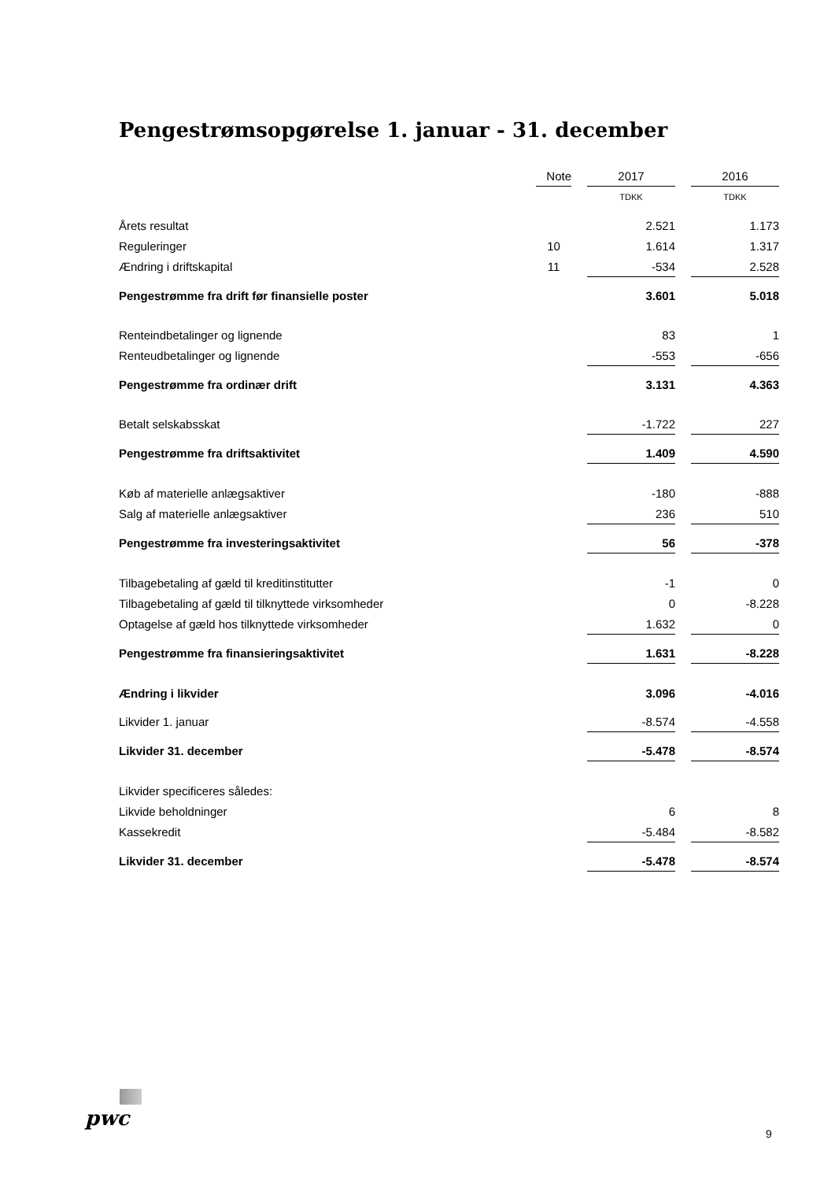Pengestrømsopgørelse 1. januar - 31. december
| | Note | | 2017 | | 2016 |
| --- | --- | --- | --- | --- | --- |
| | | | TDKK | | TDKK |
| Årets resultat | | | 2.521 | | 1.173 |
| Reguleringer | 10 | | 1.614 | | 1.317 |
| Ændring i driftskapital | 11 | | -534 | | 2.528 |
| Pengestrømme fra drift før finansielle poster | | | 3.601 | | 5.018 |
| Renteindbetalinger og lignende | | | 83 | | 1 |
| Renteudbetalinger og lignende | | | -553 | | -656 |
| Pengestrømme fra ordinær drift | | | 3.131 | | 4.363 |
| Betalt selskabsskat | | | -1.722 | | 227 |
| Pengestrømme fra driftsaktivitet | | | 1.409 | | 4.590 |
| Køb af materielle anlægsaktiver | | | -180 | | -888 |
| Salg af materielle anlægsaktiver | | | 236 | | 510 |
| Pengestrømme fra investeringsaktivitet | | | 56 | | -378 |
| Tilbagebetaling af gæld til kreditinstitutter | | | -1 | | 0 |
| Tilbagebetaling af gæld til tilknyttede virksomheder | | | 0 | | -8.228 |
| Optagelse af gæld hos tilknyttede virksomheder | | | 1.632 | | 0 |
| Pengestrømme fra finansieringsaktivitet | | | 1.631 | | -8.228 |
| Ændring i likvider | | | 3.096 | | -4.016 |
| Likvider 1. januar | | | -8.574 | | -4.558 |
| Likvider 31. december | | | -5.478 | | -8.574 |
| Likvider specificeres således: | | | | | |
| Likvide beholdninger | | | 6 | | 8 |
| Kassekredit | | | -5.484 | | -8.582 |
| Likvider 31. december | | | -5.478 | | -8.574 |
pwc
9